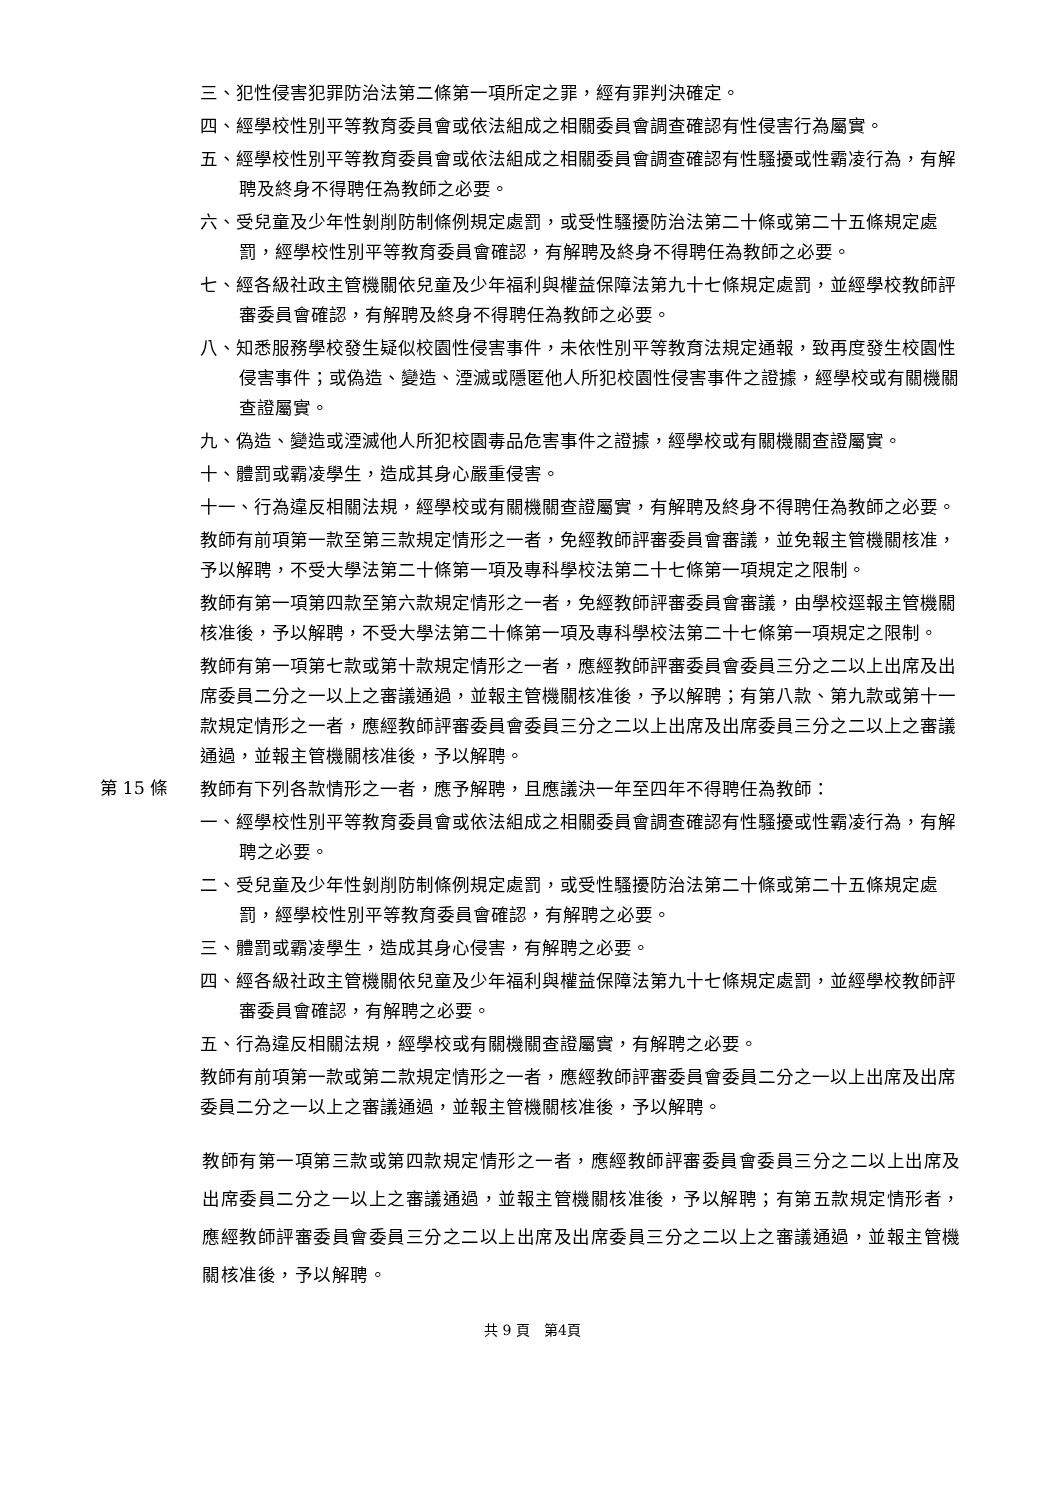三、犯性侵害犯罪防治法第二條第一項所定之罪，經有罪判決確定。
四、經學校性別平等教育委員會或依法組成之相關委員會調查確認有性侵害行為屬實。
五、經學校性別平等教育委員會或依法組成之相關委員會調查確認有性騷擾或性霸凌行為，有解聘及終身不得聘任為教師之必要。
六、受兒童及少年性剝削防制條例規定處罰，或受性騷擾防治法第二十條或第二十五條規定處罰，經學校性別平等教育委員會確認，有解聘及終身不得聘任為教師之必要。
七、經各級社政主管機關依兒童及少年福利與權益保障法第九十七條規定處罰，並經學校教師評審委員會確認，有解聘及終身不得聘任為教師之必要。
八、知悉服務學校發生疑似校園性侵害事件，未依性別平等教育法規定通報，致再度發生校園性侵害事件；或偽造、變造、湮滅或隱匿他人所犯校園性侵害事件之證據，經學校或有關機關查證屬實。
九、偽造、變造或湮滅他人所犯校園毒品危害事件之證據，經學校或有關機關查證屬實。
十、體罰或霸凌學生，造成其身心嚴重侵害。
十一、行為違反相關法規，經學校或有關機關查證屬實，有解聘及終身不得聘任為教師之必要。
教師有前項第一款至第三款規定情形之一者，免經教師評審委員會審議，並免報主管機關核准，予以解聘，不受大學法第二十條第一項及專科學校法第二十七條第一項規定之限制。
教師有第一項第四款至第六款規定情形之一者，免經教師評審委員會審議，由學校逕報主管機關核准後，予以解聘，不受大學法第二十條第一項及專科學校法第二十七條第一項規定之限制。
教師有第一項第七款或第十款規定情形之一者，應經教師評審委員會委員三分之二以上出席及出席委員二分之一以上之審議通過，並報主管機關核准後，予以解聘；有第八款、第九款或第十一款規定情形之一者，應經教師評審委員會委員三分之二以上出席及出席委員三分之二以上之審議通過，並報主管機關核准後，予以解聘。
第 15 條
教師有下列各款情形之一者，應予解聘，且應議決一年至四年不得聘任為教師：
一、經學校性別平等教育委員會或依法組成之相關委員會調查確認有性騷擾或性霸凌行為，有解聘之必要。
二、受兒童及少年性剝削防制條例規定處罰，或受性騷擾防治法第二十條或第二十五條規定處罰，經學校性別平等教育委員會確認，有解聘之必要。
三、體罰或霸凌學生，造成其身心侵害，有解聘之必要。
四、經各級社政主管機關依兒童及少年福利與權益保障法第九十七條規定處罰，並經學校教師評審委員會確認，有解聘之必要。
五、行為違反相關法規，經學校或有關機關查證屬實，有解聘之必要。
教師有前項第一款或第二款規定情形之一者，應經教師評審委員會委員二分之一以上出席及出席委員二分之一以上之審議通過，並報主管機關核准後，予以解聘。
教師有第一項第三款或第四款規定情形之一者，應經教師評審委員會委員三分之二以上出席及出席委員二分之一以上之審議通過，並報主管機關核准後，予以解聘；有第五款規定情形者，應經教師評審委員會委員三分之二以上出席及出席委員三分之二以上之審議通過，並報主管機關核准後，予以解聘。
共 9 頁　第4頁